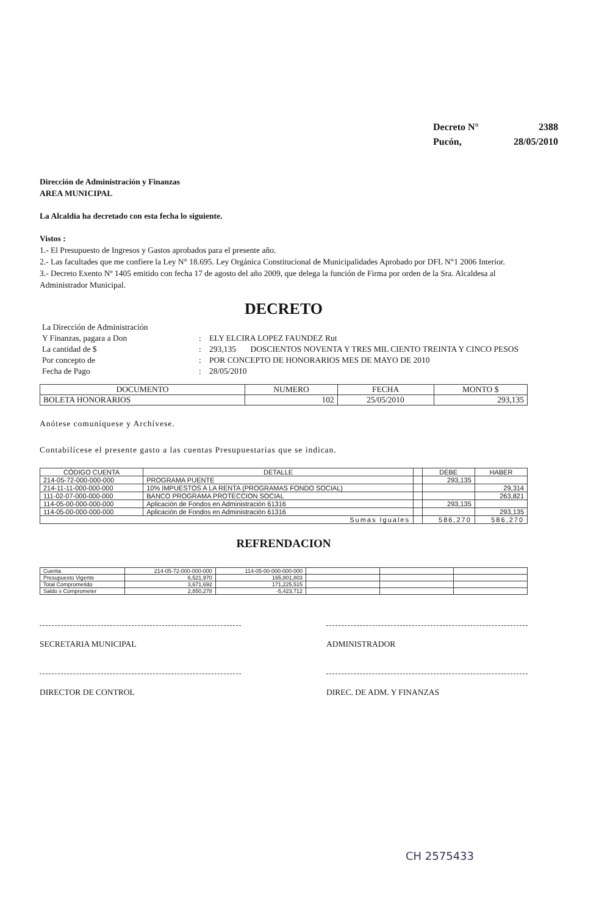| Decreto N° | 2388 |
| Pucón, | 28/05/2010 |
Dirección de Administración y Finanzas
AREA MUNICIPAL
La Alcaldía ha decretado con esta fecha lo siguiente.
Vistos :
1.- El Presupuesto de Ingresos y Gastos aprobados para el presente año.
2.- Las facultades que me confiere la Ley N° 18.695. Ley Orgánica Constitucional de Municipalidades Aprobado por DFL N°1 2006 Interior.
3.- Decreto Exento Nº 1405 emitido con fecha 17 de agosto del año 2009, que delega la función de Firma por orden de la Sra. Alcaldesa al Administrador Municipal.
DECRETO
| La Dirección de Administración | | |
| Y Finanzas, pagara a Don | : | ELY ELCIRA LOPEZ FAUNDEZ Rut |
| La cantidad de $ | : | 293,135 DOSCIENTOS NOVENTA Y TRES MIL CIENTO TREINTA Y CINCO PESOS |
| Por concepto de | : | POR CONCEPTO DE HONORARIOS MES DE MAYO DE 2010 |
| Fecha de Pago | : | 28/05/2010 |
| DOCUMENTO | NUMERO | FECHA | MONTO $ |
| --- | --- | --- | --- |
| BOLETA HONORARIOS | 102 | 25/05/2010 | 293,135 |
Anótese comuníquese y Archívese.
Contabilícese el presente gasto a las cuentas Presupuestarias que se indican.
| CÓDIGO CUENTA | DETALLE | | DEBE | HABER |
| --- | --- | --- | --- | --- |
| 214-05-72-000-000-000 | PROGRAMA PUENTE | | 293,135 | |
| 214-11-11-000-000-000 | 10% IMPUESTOS A LA RENTA (PROGRAMAS FONDO SOCIAL) | | | 29,314 |
| 111-02-07-000-000-000 | BANCO PROGRAMA PROTECCION SOCIAL | | | 263,821 |
| 114-05-00-000-000-000 | Aplicación de Fondos en Administración 61316 | | 293,135 | |
| 114-05-00-000-000-000 | Aplicación de Fondos en Administración 61316 | | | 293,135 |
| Sumas Iguales | | | 586,270 | 586,270 |
REFRENDACION
| Cuenta | 214-05-72-000-000-000 | 114-05-00-000-000-000 | | | |
| Presupuesto Vigente | 6,521,970 | 165,801,803 | | | |
| Total Comprometido | 3,671,692 | 171,225,515 | | | |
| Saldo x Comprometer | 2,850,278 | -5,423,712 | | | |
SECRETARIA MUNICIPAL ADMINISTRADOR
DIRECTOR DE CONTROL DIREC. DE ADM. Y FINANZAS
CH 2575433